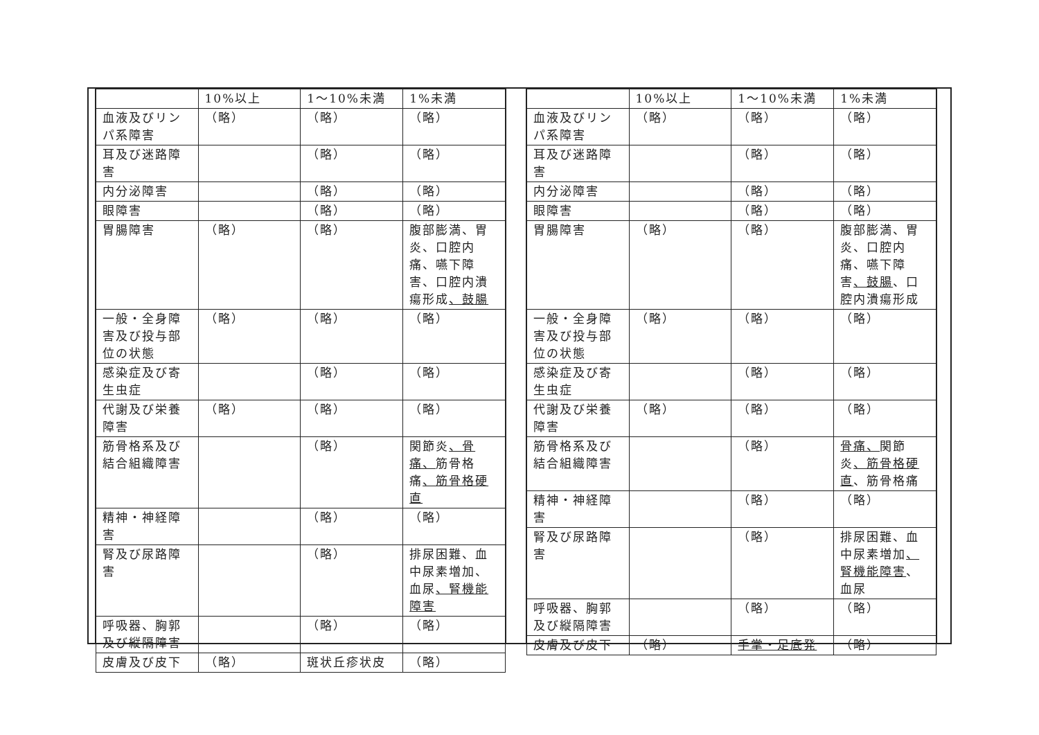| | 10%以上 | 1～10%未満 | 1%未満 |
| --- | --- | --- | --- |
| 血液及びリンパ系障害 | （略） | （略） | （略） |
| 耳及び迷路障害 | | （略） | （略） |
| 内分泌障害 | | （略） | （略） |
| 眼障害 | | （略） | （略） |
| 胃腸障害 | （略） | （略） | 腹部膨満、胃炎、口腔内痛、嚥下障害、口腔内潰瘍形成 、鼓腸 |
| 一般・全身障害及び投与部位の状態 | （略） | （略） | （略） |
| 感染症及び寄生虫症 | | （略） | （略） |
| 代謝及び栄養障害 | （略） | （略） | （略） |
| 筋骨格系及び結合組織障害 | | （略） | 関節炎 、骨痛、 筋骨格痛 、筋骨格硬直 |
| 精神・神経障害 | | （略） | （略） |
| 腎及び尿路障害 | | （略） | 排尿困難、血中尿素増加、血尿 、腎機能障害 |
| 呼吸器、胸郭及び縦隔障害 | | （略） | （略） |
| 皮膚及び皮下 | （略） | 斑状丘疹状皮 | （略） |
| | 10%以上 | 1～10%未満 | 1%未満 |
| --- | --- | --- | --- |
| 血液及びリンパ系障害 | （略） | （略） | （略） |
| 耳及び迷路障害 | | （略） | （略） |
| 内分泌障害 | | （略） | （略） |
| 眼障害 | | （略） | （略） |
| 胃腸障害 | （略） | （略） | 腹部膨満、胃炎、口腔内痛、嚥下障害 、鼓腸 、口腔内潰瘍形成 |
| 一般・全身障害及び投与部位の状態 | （略） | （略） | （略） |
| 感染症及び寄生虫症 | | （略） | （略） |
| 代謝及び栄養障害 | （略） | （略） | （略） |
| 筋骨格系及び結合組織障害 | | （略） | 骨痛、 関節炎 、筋骨格硬直 、筋骨格痛 |
| 精神・神経障害 | | （略） | （略） |
| 腎及び尿路障害 | | （略） | 排尿困難、血中尿素増加 、腎機能障害 、血尿 |
| 呼吸器、胸郭及び縦隔障害 | | （略） | （略） |
| 皮膚及び皮下 | （略） | 手掌・足底発 | （略） |